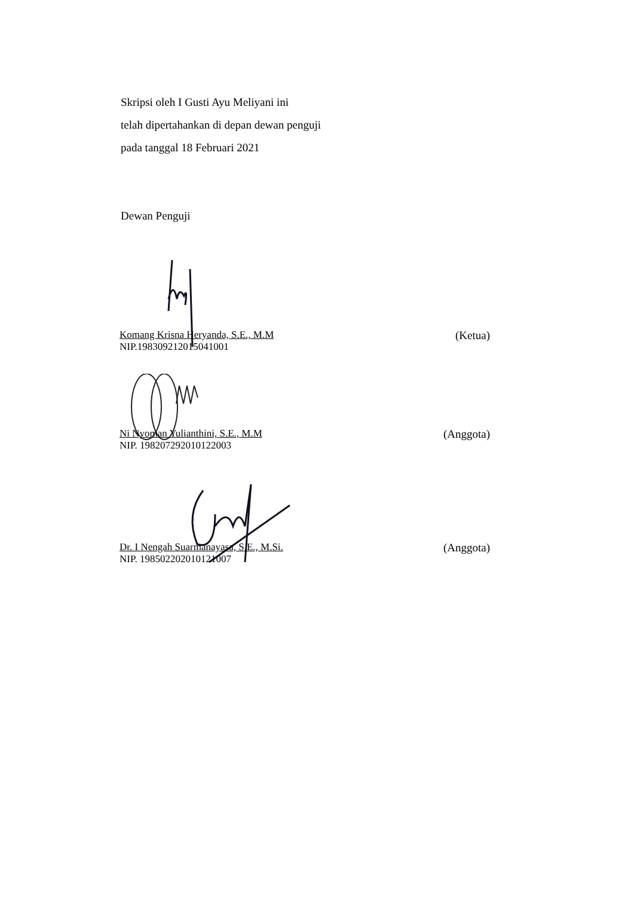Skripsi oleh I Gusti Ayu Meliyani ini
telah dipertahankan di depan dewan penguji
pada tanggal 18 Februari 2021
Dewan Penguji
Komang Krisna Heryanda, S.E., M.M
NIP.198309212015041001
(Ketua)
Ni Nyoman Yulianthini, S.E., M.M
NIP. 198207292010122003
(Anggota)
Dr. I Nengah Suarmanayasa, S.E., M.Si.
NIP. 198502202010121007
(Anggota)